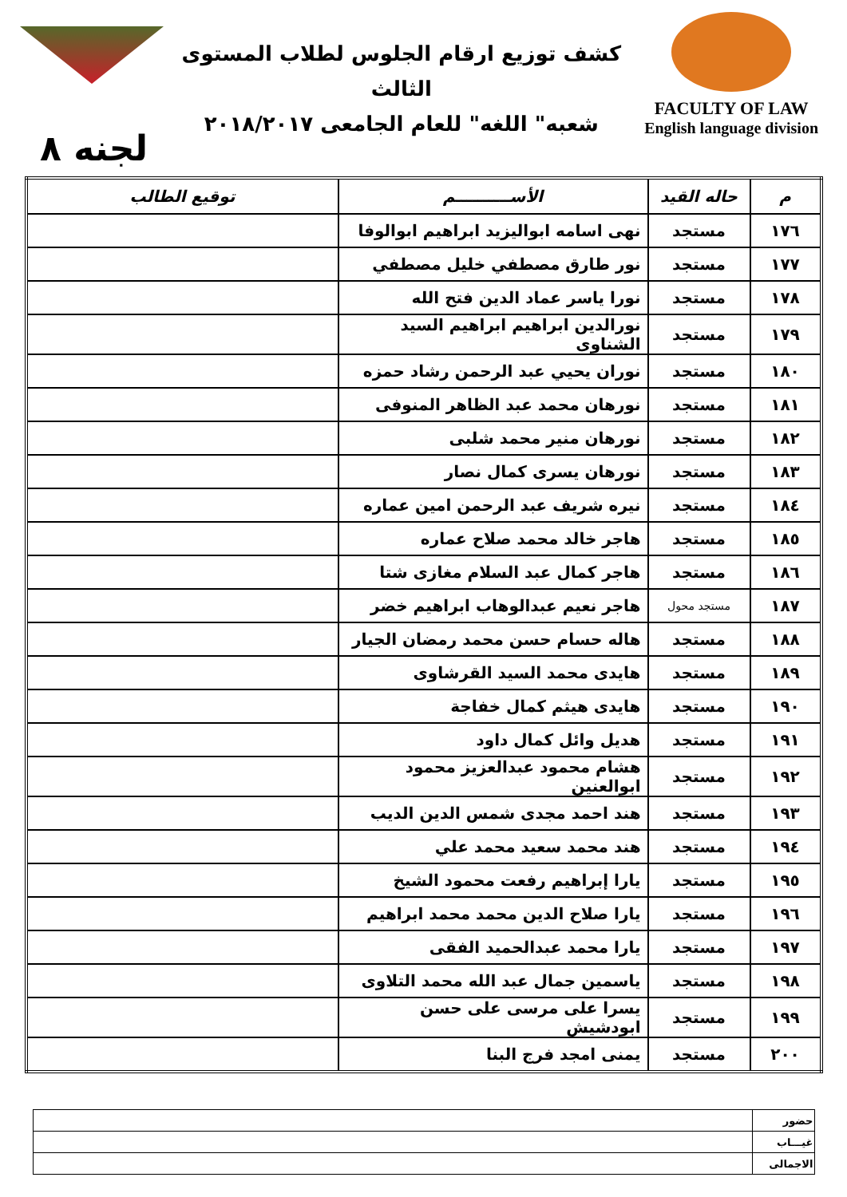كشف توزيع ارقام الجلوس لطلاب المستوى الثالث
شعبه" اللغه" للعام الجامعى ٢٠١٨/٢٠١٧
FACULTY OF LAW
English language division
لجنه ٨
| م | حاله القيد | الأســــــــــم | توقيع الطالب |
| --- | --- | --- | --- |
| ١٧٦ | مستجد | نهى اسامه ابواليزيد ابراهيم ابوالوفا | |
| ١٧٧ | مستجد | نور طارق مصطفي خليل مصطفي | |
| ١٧٨ | مستجد | نورا ياسر عماد الدين فتح الله | |
| ١٧٩ | مستجد | نورالدين ابراهيم ابراهيم السيد الشناوى | |
| ١٨٠ | مستجد | نوران يحيي عبد الرحمن رشاد حمزه | |
| ١٨١ | مستجد | نورهان محمد عبد الظاهر المنوفى | |
| ١٨٢ | مستجد | نورهان منير محمد شلبى | |
| ١٨٣ | مستجد | نورهان يسرى كمال نصار | |
| ١٨٤ | مستجد | نيره شريف عبد الرحمن امين عماره | |
| ١٨٥ | مستجد | هاجر خالد محمد صلاح عماره | |
| ١٨٦ | مستجد | هاجر كمال عبد السلام مغازى شتا | |
| ١٨٧ | مستجد محول | هاجر نعيم عبدالوهاب ابراهيم خضر | |
| ١٨٨ | مستجد | هاله حسام حسن محمد رمضان الجيار | |
| ١٨٩ | مستجد | هايدى محمد السيد القرشاوى | |
| ١٩٠ | مستجد | هايدى هيثم كمال خفاجة | |
| ١٩١ | مستجد | هديل وائل كمال داود | |
| ١٩٢ | مستجد | هشام محمود عبدالعزيز محمود ابوالعنين | |
| ١٩٣ | مستجد | هند احمد مجدى شمس الدين الديب | |
| ١٩٤ | مستجد | هند محمد سعيد محمد علي | |
| ١٩٥ | مستجد | يارا إبراهيم رفعت محمود الشيخ | |
| ١٩٦ | مستجد | يارا صلاح الدين محمد محمد ابراهيم | |
| ١٩٧ | مستجد | يارا محمد عبدالحميد الفقى | |
| ١٩٨ | مستجد | ياسمين جمال عبد الله محمد التلاوى | |
| ١٩٩ | مستجد | يسرا على مرسى على حسن ابودشيش | |
| ٢٠٠ | مستجد | يمنى امجد فرج البنا | |
| حضور | |
| غيـــاب | |
| الاجمالى | |